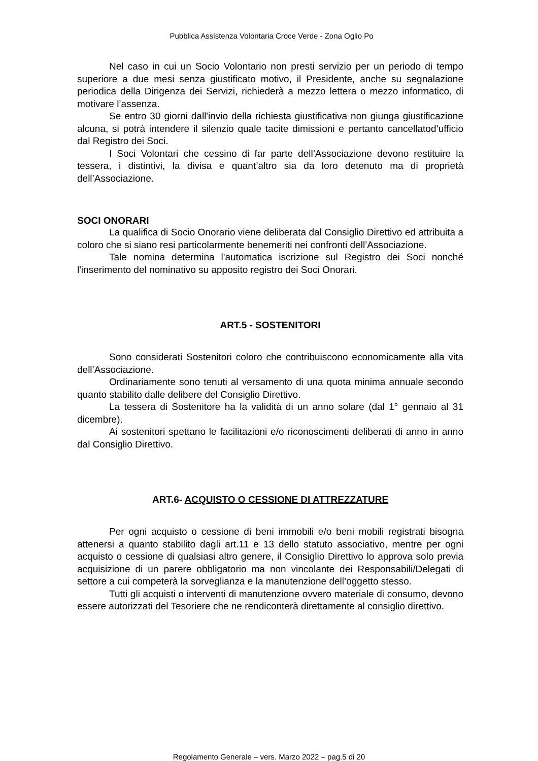Pubblica Assistenza Volontaria Croce Verde - Zona Oglio Po
Nel caso in cui un Socio Volontario non presti servizio per un periodo di tempo superiore a due mesi senza giustificato motivo, il Presidente, anche su segnalazione periodica della Dirigenza dei Servizi, richiederà a mezzo lettera o mezzo informatico, di motivare l’assenza.
Se entro 30 giorni dall'invio della richiesta giustificativa non giunga giustificazione alcuna, si potrà intendere il silenzio quale tacite dimissioni e pertanto cancellatod’ufficio dal Registro dei Soci.
I Soci Volontari che cessino di far parte dell’Associazione devono restituire la tessera, i distintivi, la divisa e quant’altro sia da loro detenuto ma di proprietà dell’Associazione.
SOCI ONORARI
La qualifica di Socio Onorario viene deliberata dal Consiglio Direttivo ed attribuita a coloro che si siano resi particolarmente benemeriti nei confronti dell’Associazione.
Tale nomina determina l'automatica iscrizione sul Registro dei Soci nonché l'inserimento del nominativo su apposito registro dei Soci Onorari.
ART.5 - SOSTENITORI
Sono considerati Sostenitori coloro che contribuiscono economicamente alla vita dell’Associazione.
Ordinariamente sono tenuti al versamento di una quota minima annuale secondo quanto stabilito dalle delibere del Consiglio Direttivo.
La tessera di Sostenitore ha la validità di un anno solare (dal 1° gennaio al 31 dicembre).
Ai sostenitori spettano le facilitazioni e/o riconoscimenti deliberati di anno in anno dal Consiglio Direttivo.
ART.6- ACQUISTO O CESSIONE DI ATTREZZATURE
Per ogni acquisto o cessione di beni immobili e/o beni mobili registrati bisogna attenersi a quanto stabilito dagli art.11 e 13 dello statuto associativo, mentre per ogni acquisto o cessione di qualsiasi altro genere, il Consiglio Direttivo lo approva solo previa acquisizione di un parere obbligatorio ma non vincolante dei Responsabili/Delegati di settore a cui competerà la sorveglianza e la manutenzione dell’oggetto stesso.
Tutti gli acquisti o interventi di manutenzione ovvero materiale di consumo, devono essere autorizzati del Tesoriere che ne rendiconterà direttamente al consiglio direttivo.
Regolamento Generale – vers. Marzo 2022 – pag.5 di 20